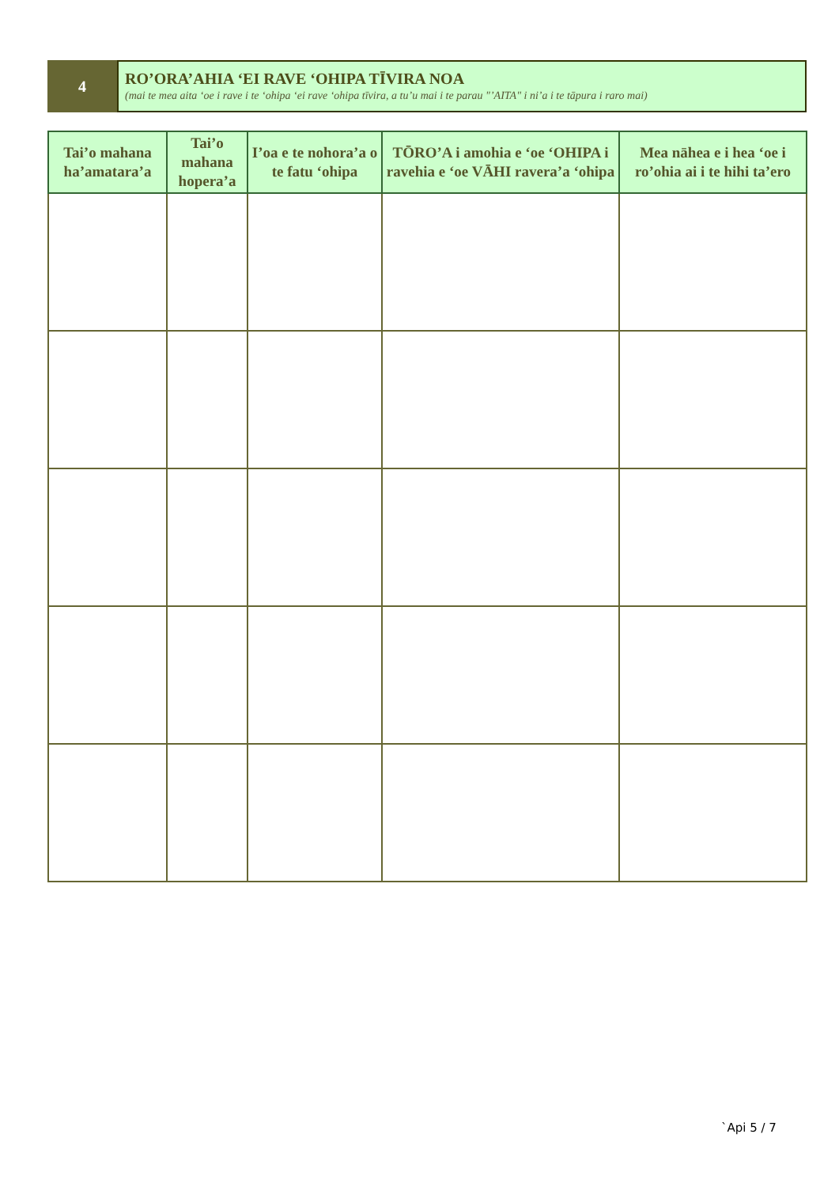4
RO’ORA’AHIA ‘EI RAVE ‘OHIPA TĪVIRA NOA
(mai te mea aita ‘oe i rave i te ‘ohipa ‘ei rave ‘ohipa tīvira, a tu’u mai i te parau "’AITA" i ni’a i te tāpura i raro mai)
| Tai’o mahana ha’amatara’a | Tai’o mahana hopera’a | I’oa e te nohora’a o te fatu ‘ohipa | TŌRO’A i amohia e ‘oe ‘OHIPA i ravehia e ‘oe VĀHI ravera’a ‘ohipa | Mea nāhea e i hea ‘oe i ro’ohia ai i te hihi ta’ero |
| --- | --- | --- | --- | --- |
`Api 5 / 7